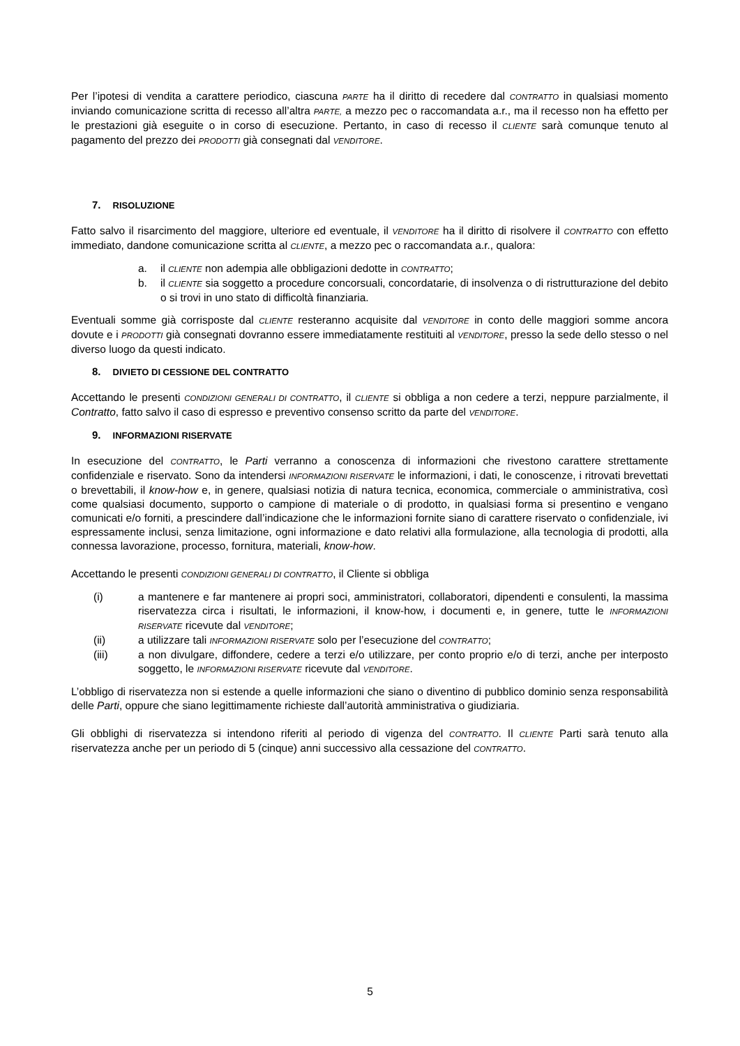Per l’ipotesi di vendita a carattere periodico, ciascuna PARTE ha il diritto di recedere dal CONTRATTO in qualsiasi momento inviando comunicazione scritta di recesso all’altra PARTE, a mezzo pec o raccomandata a.r., ma il recesso non ha effetto per le prestazioni già eseguite o in corso di esecuzione. Pertanto, in caso di recesso il CLIENTE sarà comunque tenuto al pagamento del prezzo dei PRODOTTI già consegnati dal VENDITORE.
7. RISOLUZIONE
Fatto salvo il risarcimento del maggiore, ulteriore ed eventuale, il VENDITORE ha il diritto di risolvere il CONTRATTO con effetto immediato, dandone comunicazione scritta al CLIENTE, a mezzo pec o raccomandata a.r., qualora:
a. il CLIENTE non adempia alle obbligazioni dedotte in CONTRATTO;
b. il CLIENTE sia soggetto a procedure concorsuali, concordatarie, di insolvenza o di ristrutturazione del debito o si trovi in uno stato di difficoltà finanziaria.
Eventuali somme già corrisposte dal CLIENTE resteranno acquisite dal VENDITORE in conto delle maggiori somme ancora dovute e i PRODOTTI già consegnati dovranno essere immediatamente restituiti al VENDITORE, presso la sede dello stesso o nel diverso luogo da questi indicato.
8. DIVIETO DI CESSIONE DEL CONTRATTO
Accettando le presenti CONDIZIONI GENERALI DI CONTRATTO, il CLIENTE si obbliga a non cedere a terzi, neppure parzialmente, il Contratto, fatto salvo il caso di espresso e preventivo consenso scritto da parte del VENDITORE.
9. INFORMAZIONI RISERVATE
In esecuzione del CONTRATTO, le Parti verranno a conoscenza di informazioni che rivestono carattere strettamente confidenziale e riservato. Sono da intendersi INFORMAZIONI RISERVATE le informazioni, i dati, le conoscenze, i ritrovati brevettati o brevettabili, il know-how e, in genere, qualsiasi notizia di natura tecnica, economica, commerciale o amministrativa, così come qualsiasi documento, supporto o campione di materiale o di prodotto, in qualsiasi forma si presentino e vengano comunicati e/o forniti, a prescindere dall’indicazione che le informazioni fornite siano di carattere riservato o confidenziale, ivi espressamente inclusi, senza limitazione, ogni informazione e dato relativi alla formulazione, alla tecnologia di prodotti, alla connessa lavorazione, processo, fornitura, materiali, know-how.
Accettando le presenti CONDIZIONI GENERALI DI CONTRATTO, il Cliente si obbliga
(i) a mantenere e far mantenere ai propri soci, amministratori, collaboratori, dipendenti e consulenti, la massima riservatezza circa i risultati, le informazioni, il know-how, i documenti e, in genere, tutte le INFORMAZIONI RISERVATE ricevute dal VENDITORE;
(ii) a utilizzare tali INFORMAZIONI RISERVATE solo per l’esecuzione del CONTRATTO;
(iii) a non divulgare, diffondere, cedere a terzi e/o utilizzare, per conto proprio e/o di terzi, anche per interposto soggetto, le INFORMAZIONI RISERVATE ricevute dal VENDITORE.
L’obbligo di riservatezza non si estende a quelle informazioni che siano o diventino di pubblico dominio senza responsabilità delle Parti, oppure che siano legittimamente richieste dall’autorità amministrativa o giudiziaria.
Gli obblighi di riservatezza si intendono riferiti al periodo di vigenza del CONTRATTO. Il CLIENTE Parti sarà tenuto alla riservatezza anche per un periodo di 5 (cinque) anni successivo alla cessazione del CONTRATTO.
5